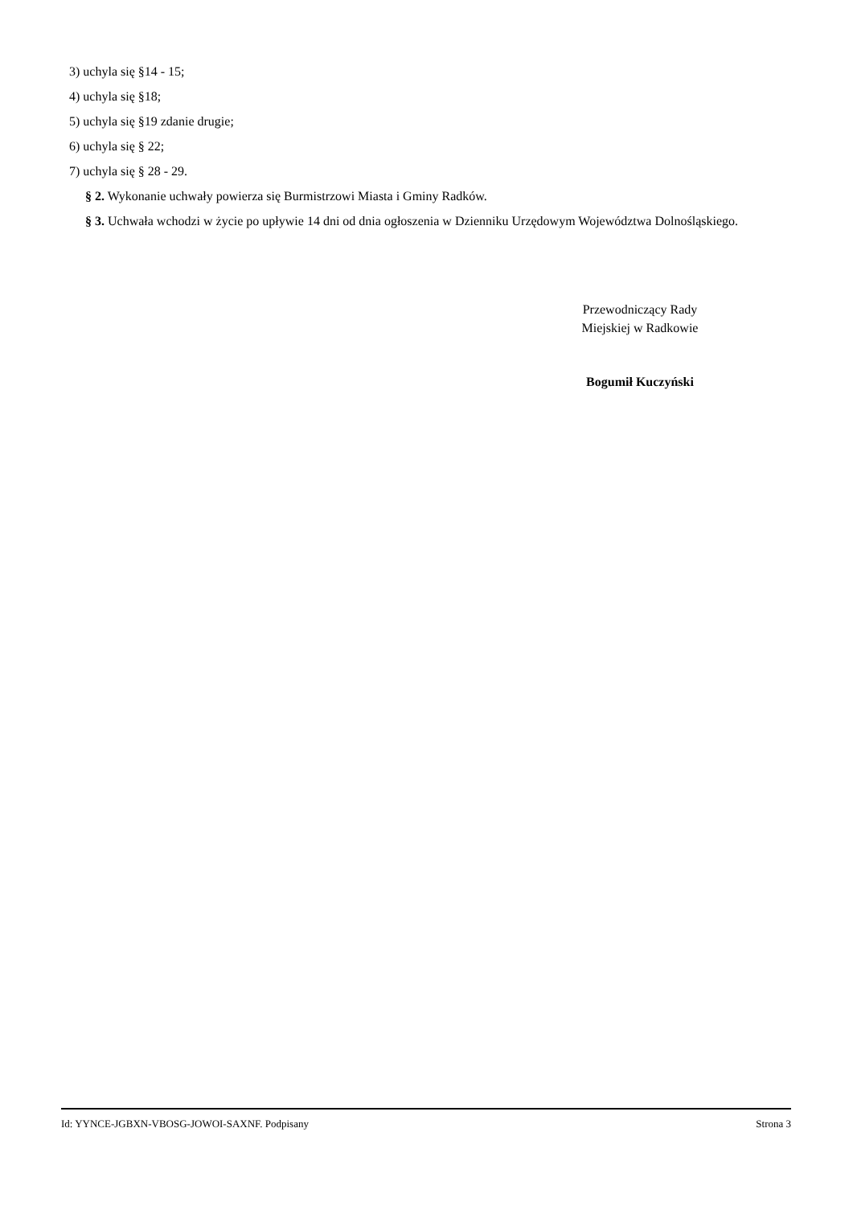3) uchyla się §14 - 15;
4) uchyla się §18;
5) uchyla się §19 zdanie drugie;
6) uchyla się § 22;
7) uchyla się § 28 - 29.
§ 2. Wykonanie uchwały powierza się Burmistrzowi Miasta i Gminy Radków.
§ 3. Uchwała wchodzi w życie po upływie 14 dni od dnia ogłoszenia w Dzienniku Urzędowym Województwa Dolnośląskiego.
Przewodniczący Rady
Miejskiej w Radkowie
Bogumił Kuczyński
Id: YYNCE-JGBXN-VBOSG-JOWOI-SAXNF. Podpisany Strona 3